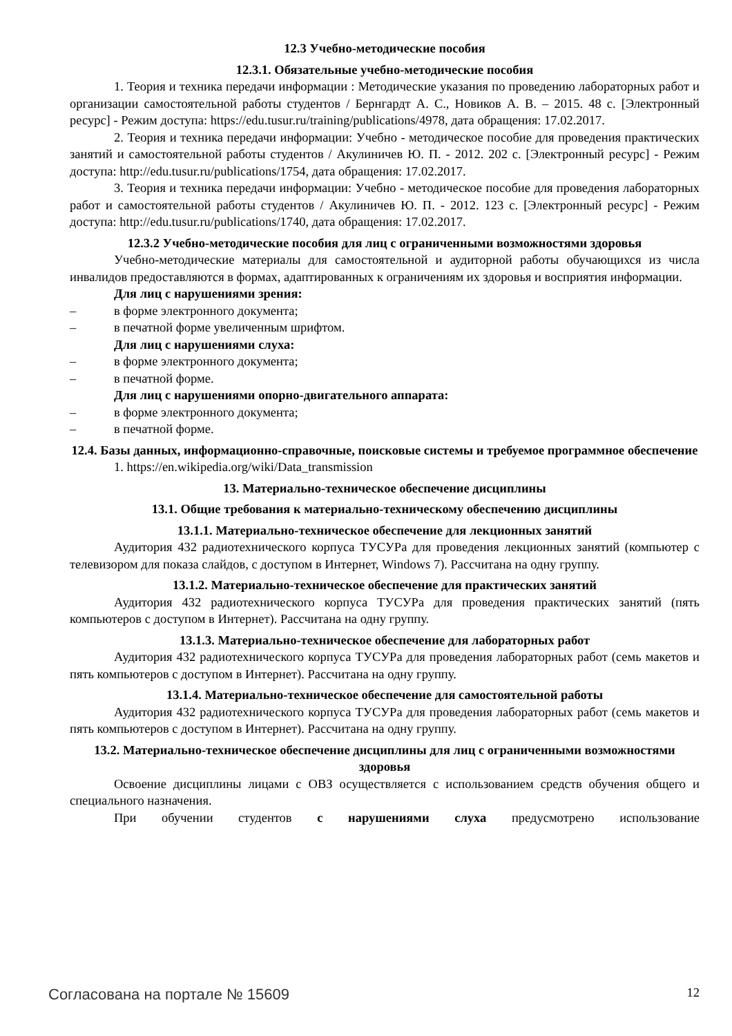12.3 Учебно-методические пособия
12.3.1. Обязательные учебно-методические пособия
1. Теория и техника передачи информации : Методические указания по проведению лабораторных работ и организации самостоятельной работы студентов / Бернгардт А. С., Новиков А. В. – 2015. 48 с. [Электронный ресурс] - Режим доступа: https://edu.tusur.ru/training/publications/4978, дата обращения: 17.02.2017.
2. Теория и техника передачи информации: Учебно - методическое пособие для проведения практических занятий и самостоятельной работы студентов / Акулиничев Ю. П. - 2012. 202 с. [Электронный ресурс] - Режим доступа: http://edu.tusur.ru/publications/1754, дата обращения: 17.02.2017.
3. Теория и техника передачи информации: Учебно - методическое пособие для проведения лабораторных работ и самостоятельной работы студентов / Акулиничев Ю. П. - 2012. 123 с. [Электронный ресурс] - Режим доступа: http://edu.tusur.ru/publications/1740, дата обращения: 17.02.2017.
12.3.2 Учебно-методические пособия для лиц с ограниченными возможностями здоровья
Учебно-методические материалы для самостоятельной и аудиторной работы обучающихся из числа инвалидов предоставляются в формах, адаптированных к ограничениям их здоровья и восприятия информации.
Для лиц с нарушениями зрения:
– в форме электронного документа;
– в печатной форме увеличенным шрифтом.
Для лиц с нарушениями слуха:
– в форме электронного документа;
– в печатной форме.
Для лиц с нарушениями опорно-двигательного аппарата:
– в форме электронного документа;
– в печатной форме.
12.4. Базы данных, информационно-справочные, поисковые системы и требуемое программное обеспечение
1. https://en.wikipedia.org/wiki/Data_transmission
13. Материально-техническое обеспечение дисциплины
13.1. Общие требования к материально-техническому обеспечению дисциплины
13.1.1. Материально-техническое обеспечение для лекционных занятий
Аудитория 432 радиотехнического корпуса ТУСУРа для проведения лекционных занятий (компьютер с телевизором для показа слайдов, с доступом в Интернет, Windows 7). Рассчитана на одну группу.
13.1.2. Материально-техническое обеспечение для практических занятий
Аудитория 432 радиотехнического корпуса ТУСУРа для проведения практических занятий (пять компьютеров с доступом в Интернет). Рассчитана на одну группу.
13.1.3. Материально-техническое обеспечение для лабораторных работ
Аудитория 432 радиотехнического корпуса ТУСУРа для проведения лабораторных работ (семь макетов и пять компьютеров с доступом в Интернет). Рассчитана на одну группу.
13.1.4. Материально-техническое обеспечение для самостоятельной работы
Аудитория 432 радиотехнического корпуса ТУСУРа для проведения лабораторных работ (семь макетов и пять компьютеров с доступом в Интернет). Рассчитана на одну группу.
13.2. Материально-техническое обеспечение дисциплины для лиц с ограниченными возможностями здоровья
Освоение дисциплины лицами с ОВЗ осуществляется с использованием средств обучения общего и специального назначения.
При обучении студентов с нарушениями слуха предусмотрено использование
Согласована на портале № 15609 12